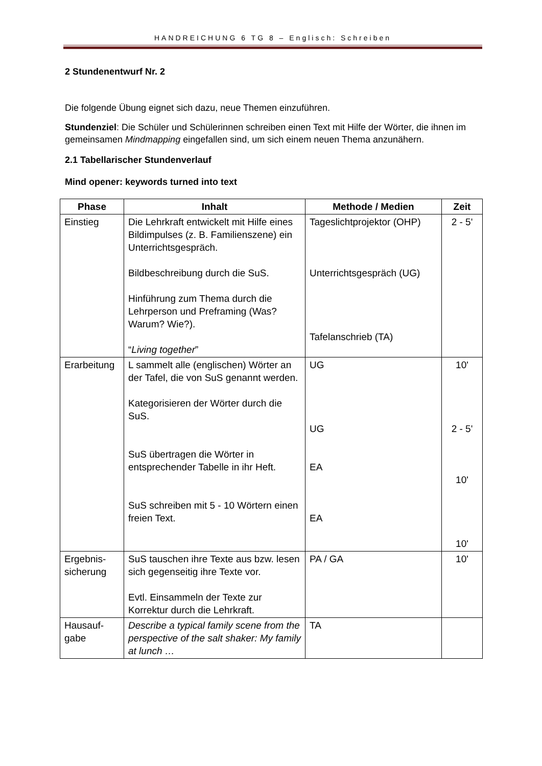HANDREICHUNG 6 TG 8 – Englisch: Schreiben
2 Stundenentwurf Nr. 2
Die folgende Übung eignet sich dazu, neue Themen einzuführen.
Stundenziel: Die Schüler und Schülerinnen schreiben einen Text mit Hilfe der Wörter, die ihnen im gemeinsamen Mindmapping eingefallen sind, um sich einem neuen Thema anzunähern.
2.1 Tabellarischer Stundenverlauf
Mind opener: keywords turned into text
| Phase | Inhalt | Methode / Medien | Zeit |
| --- | --- | --- | --- |
| Einstieg | Die Lehrkraft entwickelt mit Hilfe eines Bildimpulses (z. B. Familienszene) ein Unterrichtsgespräch. Bildbeschreibung durch die SuS. Hinführung zum Thema durch die Lehrperson und Preframing (Was? Warum? Wie?). “ Living together ” | Tageslichtprojektor (OHP) Unterrichtsgespräch (UG) Tafelanschrieb (TA) | 2 - 5' |
| Erarbeitung | L sammelt alle (englischen) Wörter an der Tafel, die von SuS genannt werden. Kategorisieren der Wörter durch die SuS. SuS übertragen die Wörter in entsprechender Tabelle in ihr Heft. SuS schreiben mit 5 - 10 Wörtern einen freien Text. | UG UG EA EA | 10' 2 - 5' 10' 10' |
| Ergebnis- sicherung | SuS tauschen ihre Texte aus bzw. lesen sich gegenseitig ihre Texte vor. Evtl. Einsammeln der Texte zur Korrektur durch die Lehrkraft. | PA / GA | 10' |
| Hausauf- gabe | Describe a typical family scene from the perspective of the salt shaker: My family at lunch … | TA | |